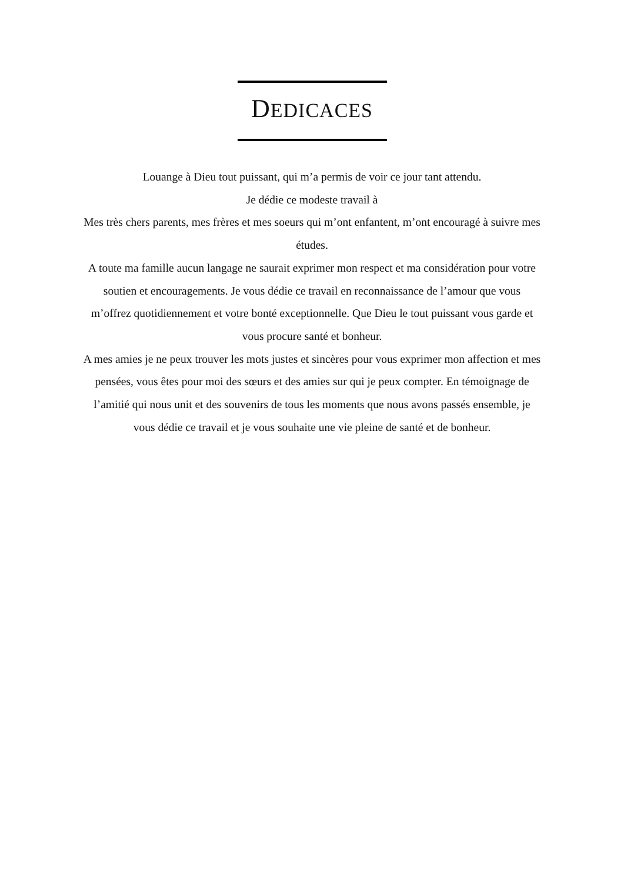DEDICACES
Louange à Dieu tout puissant, qui m’a permis de voir ce jour tant attendu.
Je dédie ce modeste travail à
Mes très chers parents, mes frères et mes soeurs qui m’ont enfantent, m’ont encouragé à suivre mes études.
A toute ma famille aucun langage ne saurait exprimer mon respect et ma considération pour votre soutien et encouragements. Je vous dédie ce travail en reconnaissance de l’amour que vous m’offrez quotidiennement et votre bonté exceptionnelle. Que Dieu le tout puissant vous garde et vous procure santé et bonheur.
A mes amies je ne peux trouver les mots justes et sincères pour vous exprimer mon affection et mes pensées, vous êtes pour moi des sœurs et des amies sur qui je peux compter. En témoignage de l’amitié qui nous unit et des souvenirs de tous les moments que nous avons passés ensemble, je vous dédie ce travail et je vous souhaite une vie pleine de santé et de bonheur.